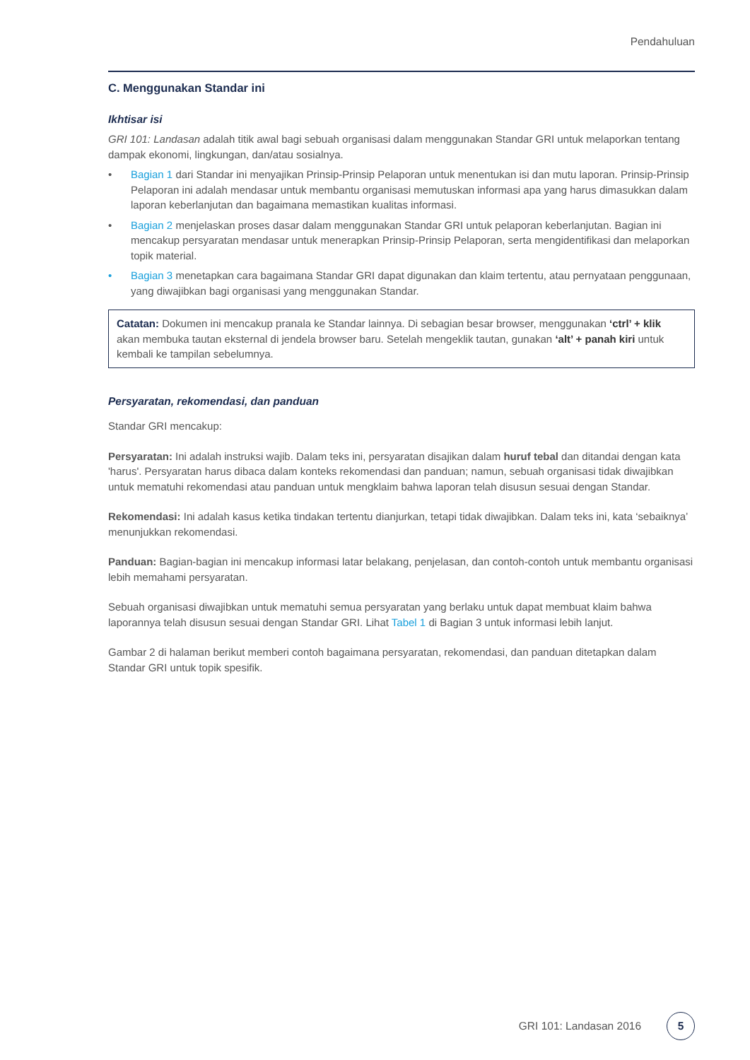Pendahuluan
C. Menggunakan Standar ini
Ikhtisar isi
GRI 101: Landasan adalah titik awal bagi sebuah organisasi dalam menggunakan Standar GRI untuk melaporkan tentang dampak ekonomi, lingkungan, dan/atau sosialnya.
• Bagian 1 dari Standar ini menyajikan Prinsip-Prinsip Pelaporan untuk menentukan isi dan mutu laporan. Prinsip-Prinsip Pelaporan ini adalah mendasar untuk membantu organisasi memutuskan informasi apa yang harus dimasukkan dalam laporan keberlanjutan dan bagaimana memastikan kualitas informasi.
• Bagian 2 menjelaskan proses dasar dalam menggunakan Standar GRI untuk pelaporan keberlanjutan. Bagian ini mencakup persyaratan mendasar untuk menerapkan Prinsip-Prinsip Pelaporan, serta mengidentifikasi dan melaporkan topik material.
• Bagian 3 menetapkan cara bagaimana Standar GRI dapat digunakan dan klaim tertentu, atau pernyataan penggunaan, yang diwajibkan bagi organisasi yang menggunakan Standar.
Catatan: Dokumen ini mencakup pranala ke Standar lainnya. Di sebagian besar browser, menggunakan ‘ctrl’ + klik akan membuka tautan eksternal di jendela browser baru. Setelah mengeklik tautan, gunakan ‘alt’ + panah kiri untuk kembali ke tampilan sebelumnya.
Persyaratan, rekomendasi, dan panduan
Standar GRI mencakup:
Persyaratan: Ini adalah instruksi wajib. Dalam teks ini, persyaratan disajikan dalam huruf tebal dan ditandai dengan kata 'harus'. Persyaratan harus dibaca dalam konteks rekomendasi dan panduan; namun, sebuah organisasi tidak diwajibkan untuk mematuhi rekomendasi atau panduan untuk mengklaim bahwa laporan telah disusun sesuai dengan Standar.
Rekomendasi: Ini adalah kasus ketika tindakan tertentu dianjurkan, tetapi tidak diwajibkan. Dalam teks ini, kata ‘sebaiknya’ menunjukkan rekomendasi.
Panduan: Bagian-bagian ini mencakup informasi latar belakang, penjelasan, dan contoh-contoh untuk membantu organisasi lebih memahami persyaratan.
Sebuah organisasi diwajibkan untuk mematuhi semua persyaratan yang berlaku untuk dapat membuat klaim bahwa laporannya telah disusun sesuai dengan Standar GRI. Lihat Tabel 1 di Bagian 3 untuk informasi lebih lanjut.
Gambar 2 di halaman berikut memberi contoh bagaimana persyaratan, rekomendasi, dan panduan ditetapkan dalam Standar GRI untuk topik spesifik.
GRI 101: Landasan 2016 5